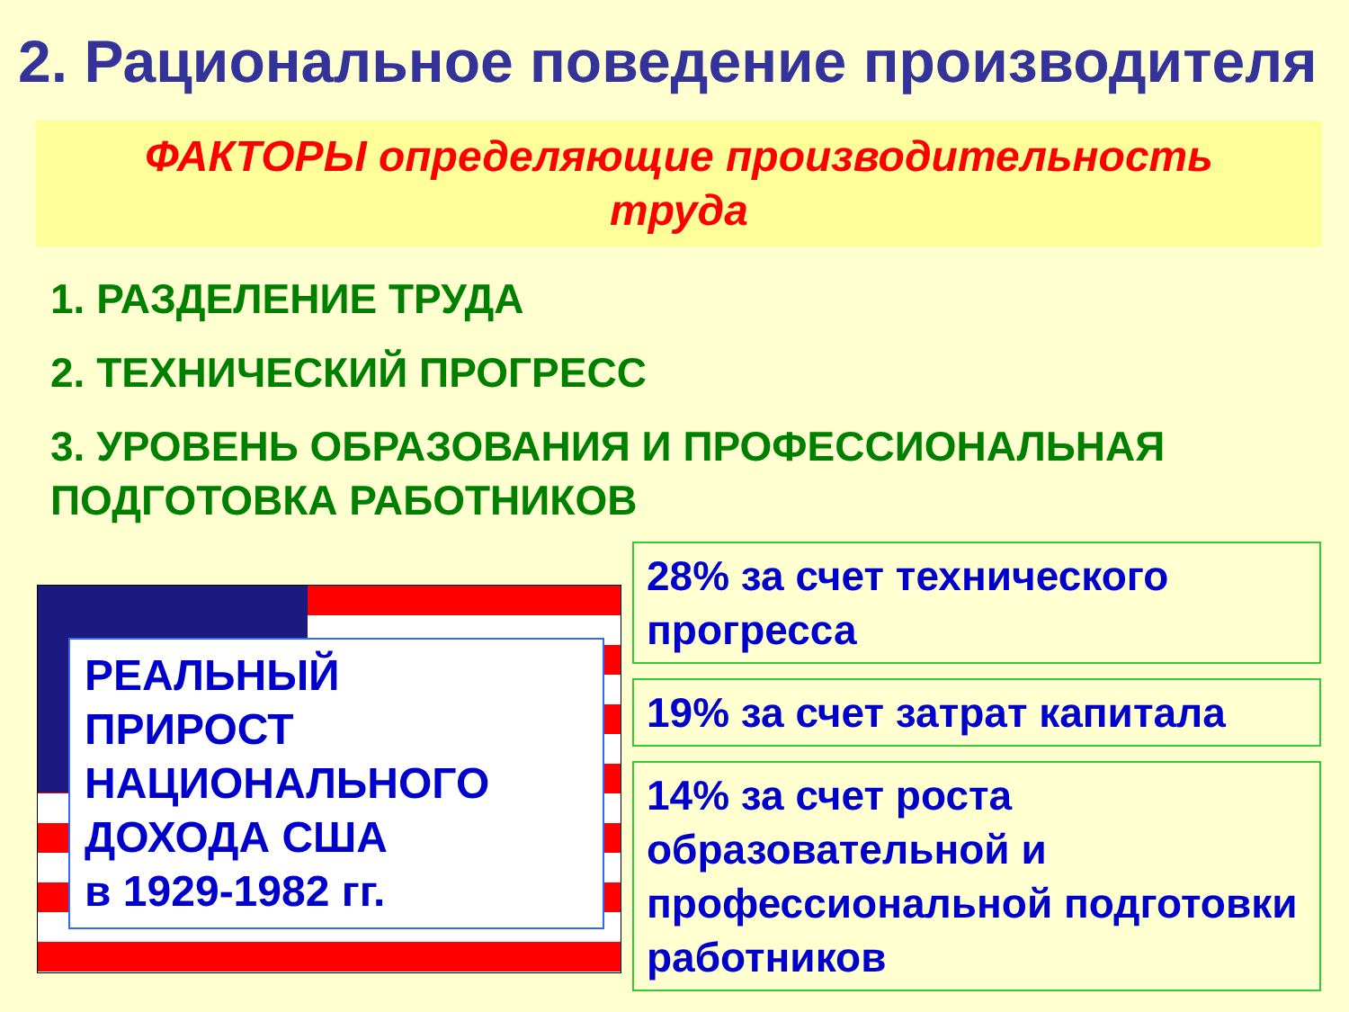2. Рациональное поведение производителя
ФАКТОРЫ определяющие производительность труда
1. РАЗДЕЛЕНИЕ ТРУДА
2. ТЕХНИЧЕСКИЙ ПРОГРЕСС
3. УРОВЕНЬ ОБРАЗОВАНИЯ И ПРОФЕССИОНАЛЬНАЯ ПОДГОТОВКА РАБОТНИКОВ
РЕАЛЬНЫЙ
ПРИРОСТ
НАЦИОНАЛЬНОГО
ДОХОДА США
в 1929-1982 гг.
28% за счет технического прогресса
19% за счет затрат капитала
14% за счет роста образовательной и профессиональной подготовки работников